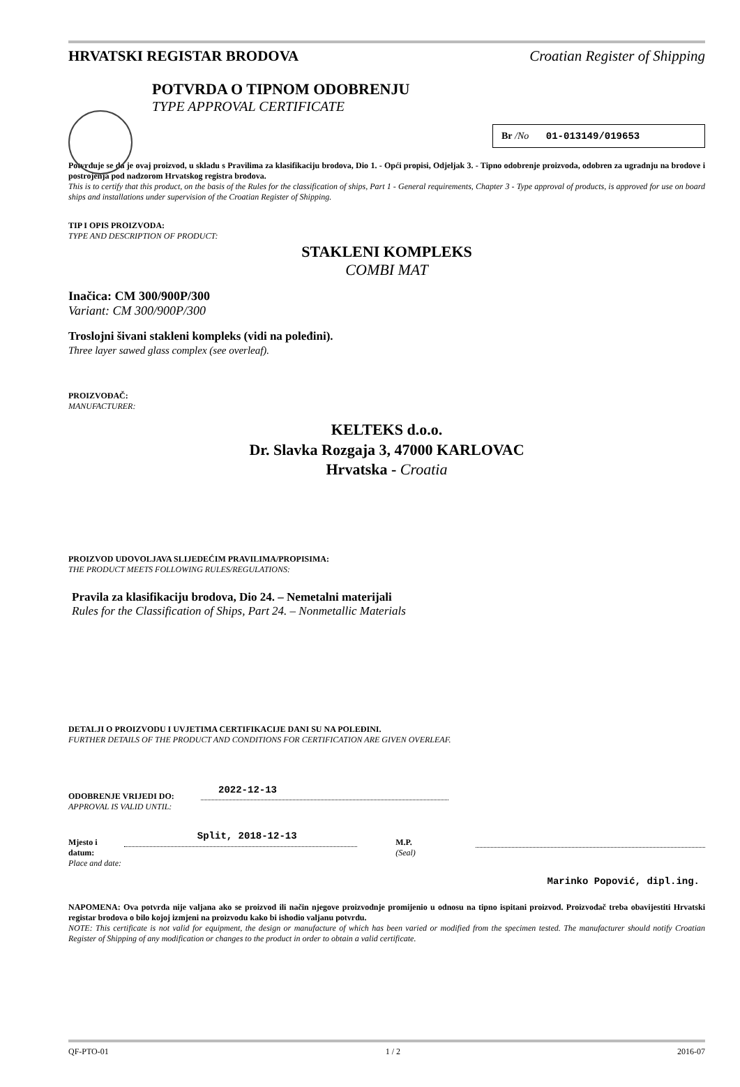HRVATSKI REGISTAR BRODOVA Croatian Register of Shipping
POTVRDA O TIPNOM ODOBRENJU
TYPE APPROVAL CERTIFICATE
Br /No 01-013149/019653
Potvrđuje se da je ovaj proizvod, u skladu s Pravilima za klasifikaciju brodova, Dio 1. - Opći propisi, Odjeljak 3. - Tipno odobrenje proizvoda, odobren za ugradnju na brodove i postrojenja pod nadzorom Hrvatskog registra brodova.
This is to certify that this product, on the basis of the Rules for the classification of ships, Part 1 - General requirements, Chapter 3 - Type approval of products, is approved for use on board ships and installations under supervision of the Croatian Register of Shipping.
TIP I OPIS PROIZVODA:
TYPE AND DESCRIPTION OF PRODUCT:
STAKLENI KOMPLEKS
COMBI MAT
Inačica: CM 300/900P/300
Variant: CM 300/900P/300
Troslojni šivani stakleni kompleks (vidi na poleđini).
Three layer sawed glass complex (see overleaf).
PROIZVOĐAČ:
MANUFACTURER:
KELTEKS d.o.o.
Dr. Slavka Rozgaja 3, 47000 KARLOVAC
Hrvatska - Croatia
PROIZVOD UDOVOLJAVA SLIJEDEĆIM PRAVILIMA/PROPISIMA:
THE PRODUCT MEETS FOLLOWING RULES/REGULATIONS:
Pravila za klasifikaciju brodova, Dio 24. – Nemetalni materijali
Rules for the Classification of Ships, Part 24. – Nonmetallic Materials
DETALJI O PROIZVODU I UVJETIMA CERTIFIKACIJE DANI SU NA POLEĐINI.
FURTHER DETAILS OF THE PRODUCT AND CONDITIONS FOR CERTIFICATION ARE GIVEN OVERLEAF.
ODOBRENJE VRIJEDI DO:
APPROVAL IS VALID UNTIL:
2022-12-13
Mjesto i datum:
Place and date:
Split, 2018-12-13
M.P.
(Seal)
Marinko Popović, dipl.ing.
NAPOMENA: Ova potvrda nije valjana ako se proizvod ili način njegove proizvodnje promijenio u odnosu na tipno ispitani proizvod. Proizvođač treba obavijestiti Hrvatski registar brodova o bilo kojoj izmjeni na proizvodu kako bi ishodio valjanu potvrdu.
NOTE: This certificate is not valid for equipment, the design or manufacture of which has been varied or modified from the specimen tested. The manufacturer should notify Croatian Register of Shipping of any modification or changes to the product in order to obtain a valid certificate.
QF-PTO-01 1 / 2 2016-07